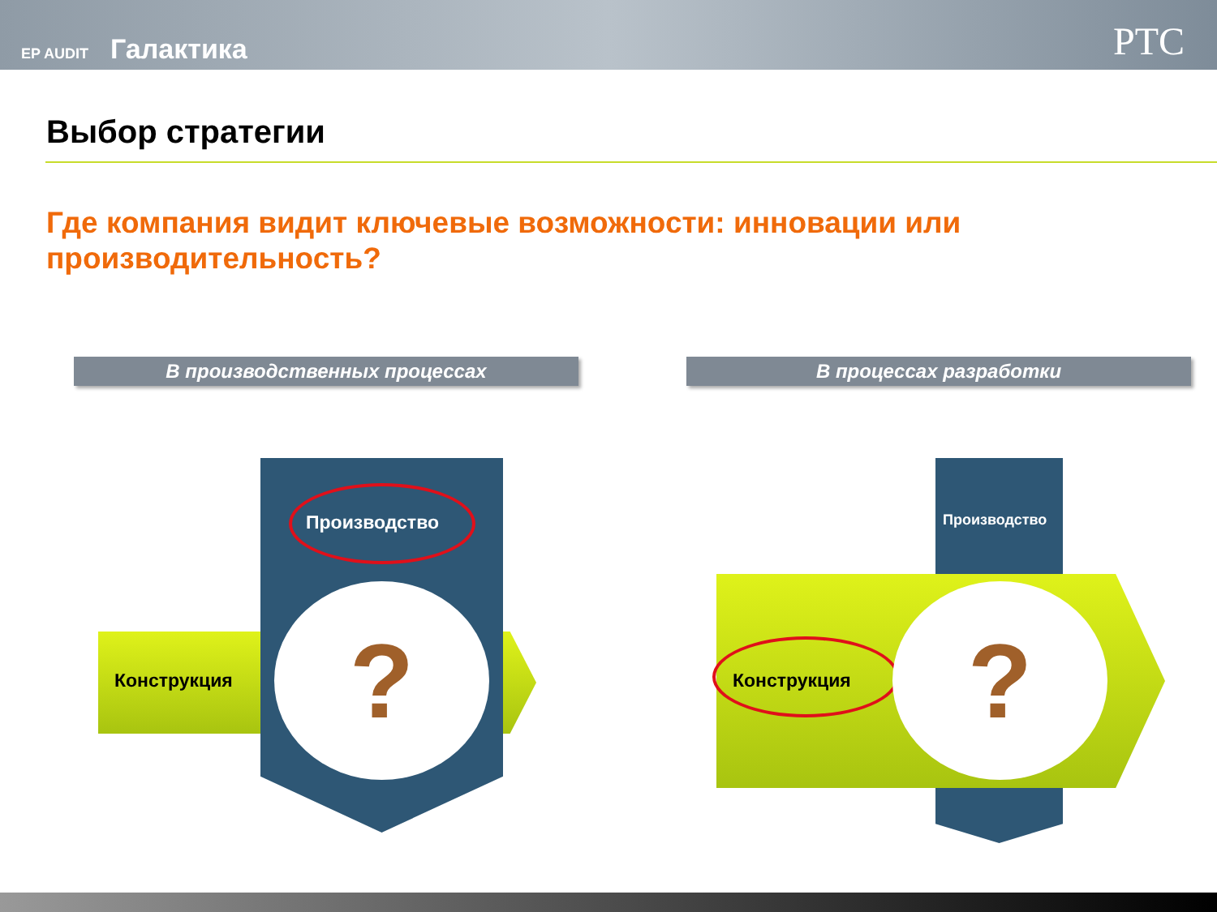EP AUDIT Галактика
PTC
Выбор стратегии
Где компания видит ключевые возможности: инновации или производительность?
В производственных процессах В процессах разработки
Конструкция
Производство
?
Производство
Конструкция ?